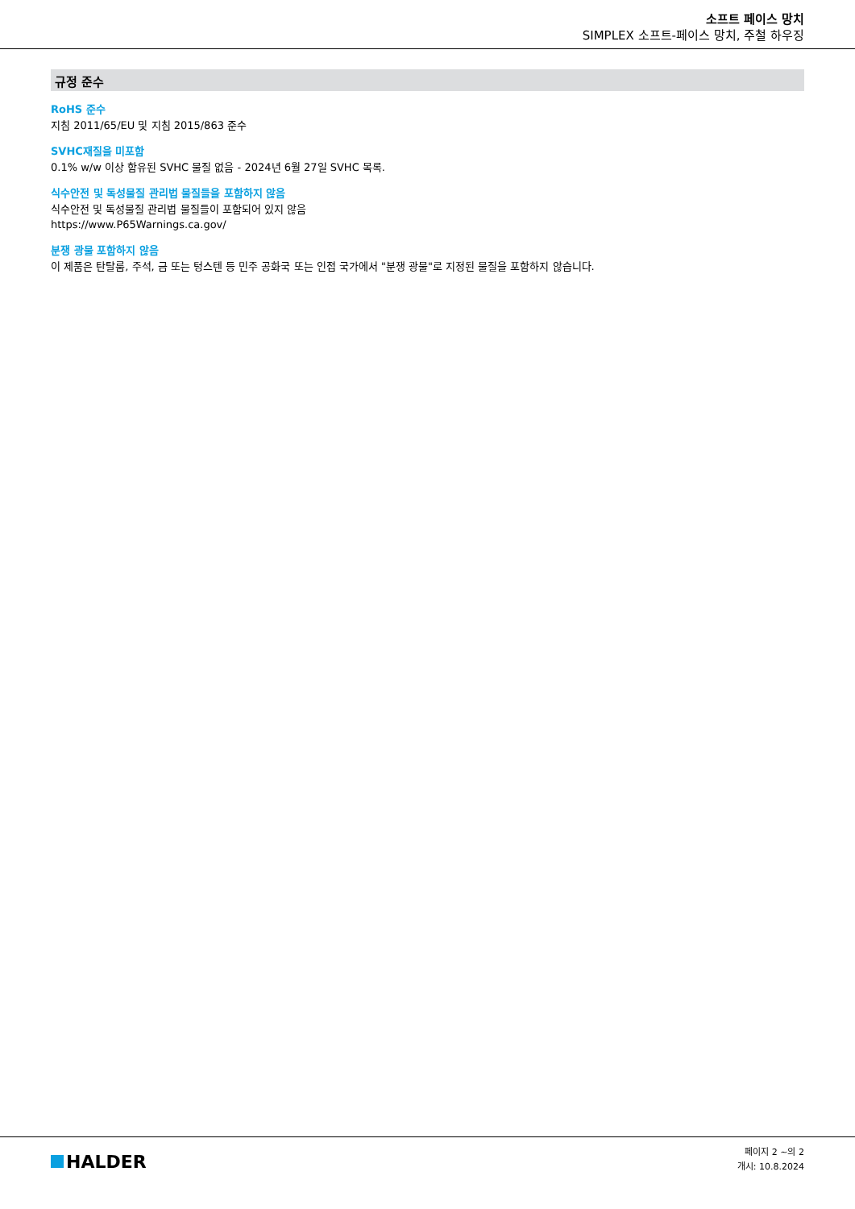소프트 페이스 망치
SIMPLEX 소프트-페이스 망치, 주철 하우징
규정 준수
RoHS 준수
지침 2011/65/EU 및 지침 2015/863 준수
SVHC재질을 미포함
0.1% w/w 이상 함유된 SVHC 물질 없음 - 2024년 6월 27일 SVHC 목록.
식수안전 및 독성물질 관리법 물질들을 포함하지 않음
식수안전 및 독성물질 관리법 물질들이 포함되어 있지 않음
https://www.P65Warnings.ca.gov/
분쟁 광물 포함하지 않음
이 제품은 탄탈룸, 주석, 금 또는 텅스텐 등 민주 공화국 또는 인접 국가에서 "분쟁 광물"로 지정된 물질을 포함하지 않습니다.
HALDER
페이지 2 ~의 2
개시: 10.8.2024